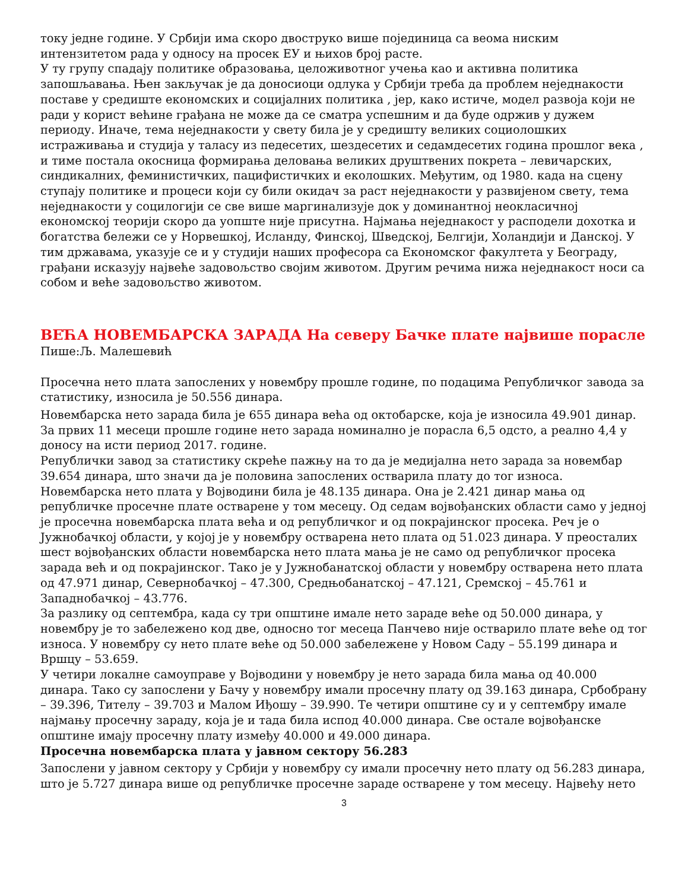току једне године. У Србији има скоро двоструко више појединица са веома ниским интензитетом рада у односу на просек ЕУ и њихов број расте.
У ту групу спадају политике образовања, целоживотног учења као и активна политика запошљавања. Њен закључак је да доносиоци одлука у Србији треба да проблем неједнакости поставе у средиште економских и социјалних политика , јер, како истиче, модел развоја који не ради у корист већине грађана не може да се сматра успешним и да буде одржив у дужем периоду. Иначе, тема неједнакости у свету била је у средишту великих социолошких истраживања и студија у таласу из педесетих, шездесетих и седамдесетих година прошлог века , и тиме постала окосница формирања деловања великих друштвених покрета – левичарских, синдикалних, феминистичких, пацифистичких и еколошких. Међутим, од 1980. када на сцену ступају политике и процеси који су били окидач за раст неједнакости у развијеном свету, тема неједнакости у социлогији се све више маргинализује док у доминантној неокласичној економској теорији скоро да уопште није присутна. Најмања неједнакост у расподели дохотка и богатства бележи се у Норвешкој, Исланду, Финској, Шведској, Белгији, Холандији и Данској. У тим државама, указује се и у студији наших професора са Економског факултета у Београду, грађани исказују највеће задовољство својим животом. Другим речима нижа неједнакост носи са собом и веће задовољство животом.
ВЕЋА НОВЕМБАРСКА ЗАРАДА На северу Бачке плате највише порасле
Пише:Љ. Малешевић
Просечна нето плата запослених у новембру прошле године, по подацима Републичког завода за статистику, износила је 50.556 динара.
Новембарска нето зарада била је 655 динара већа од октобарске, која је износила 49.901 динар. За првих 11 месеци прошле године нето зарада номинално је порасла 6,5 одсто, а реално 4,4 у доносу на исти период 2017. године.
Републички завод за статистику скреће пажњу на то да је медијална нето зарада за новембар 39.654 динара, што значи да је половина запослених остварила плату до тог износа.
Новембарска нето плата у Војводини била је 48.135 динара. Она је 2.421 динар мања од републичке просечне плате остварене у том месецу. Од седам војвођанских области само у једној је просечна новембарска плата већа и од републичког и од покрајинског просека. Реч је о Јужнобачкој области, у којој је у новембру остварена нето плата од 51.023 динара. У преосталих шест војвођанских области новембарска нето плата мања је не само од републичког просека зарада већ и од покрајинског. Тако је у Јужнобанатској области у новембру остварена нето плата од 47.971 динар, Севернобачкој – 47.300, Средњобанатској – 47.121, Сремској – 45.761 и Западнобачкој – 43.776.
За разлику од септембра, када су три општине имале нето зараде веће од 50.000 динара, у новембру је то забележено код две, односно тог месеца Панчево није остварило плате веће од тог износа. У новембру су нето плате веће од 50.000 забележене у Новом Саду – 55.199 динара и Вршцу – 53.659.
У четири локалне самоуправе у Војводини у новембру је нето зарада била мања од 40.000 динара. Тако су запослени у Бачу у новембру имали просечну плату од 39.163 динара, Србобрану – 39.396, Тителу – 39.703 и Малом Иђошу – 39.990. Те четири општине су и у септембру имале најмању просечну зараду, која је и тада била испод 40.000 динара. Све остале војвођанске општине имају просечну плату између 40.000 и 49.000 динара.
Просечна новембарска плата у јавном сектору 56.283
Запослени у јавном сектору у Србији у новембру су имали просечну нето плату од 56.283 динара, што је 5.727 динара више од републичке просечне зараде остварене у том месецу. Највећу нето
3